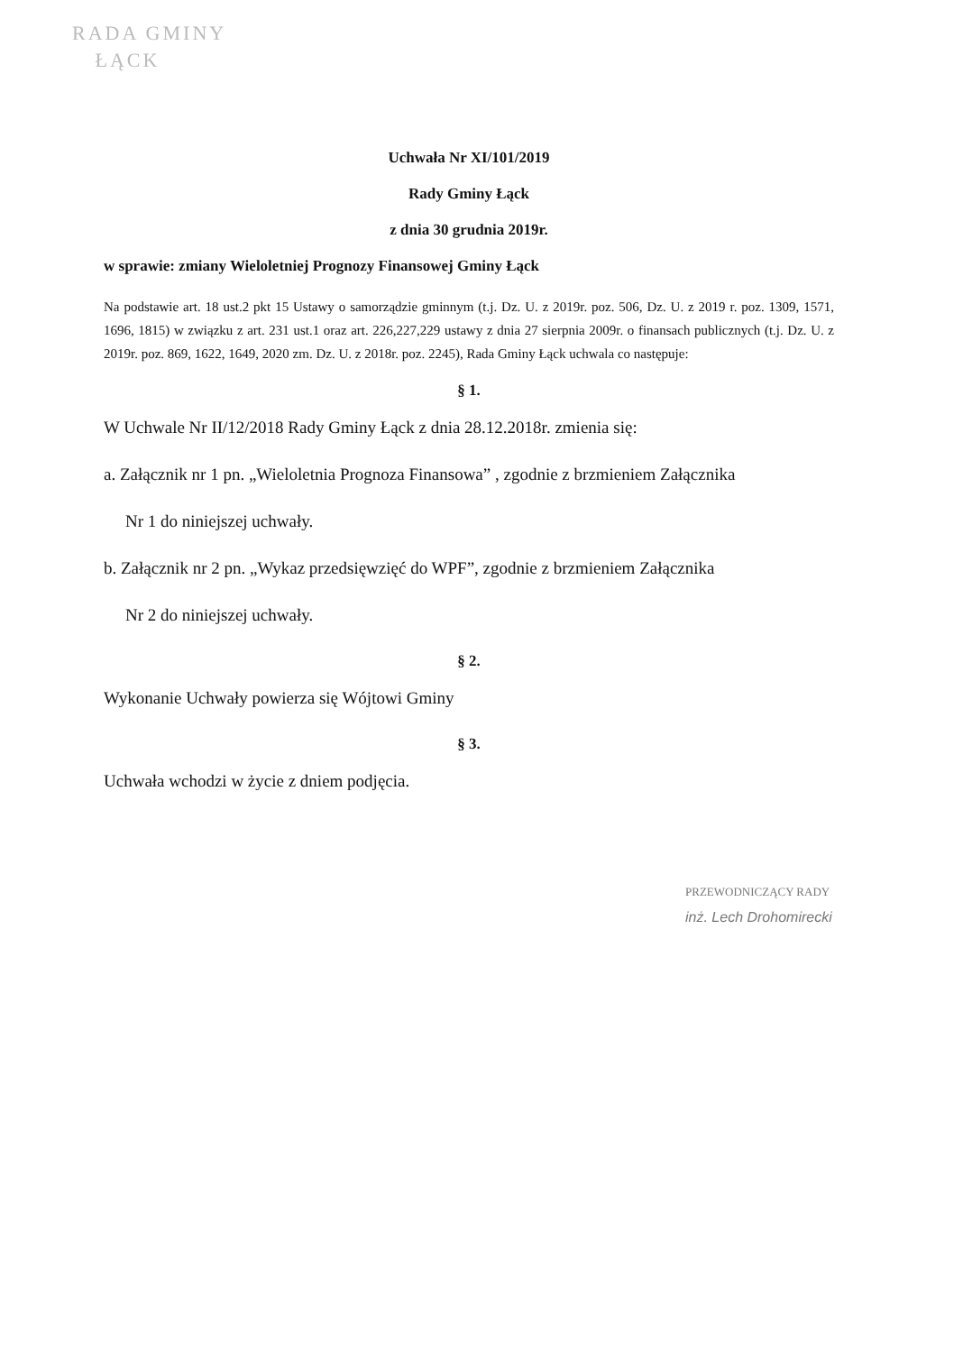RADA GMINY
ŁĄCK
Uchwała Nr XI/101/2019
Rady Gminy Łąck
z dnia 30 grudnia 2019r.
w sprawie: zmiany Wieloletniej Prognozy Finansowej Gminy Łąck
Na podstawie art. 18 ust.2 pkt 15 Ustawy o samorządzie gminnym (t.j. Dz. U. z 2019r. poz. 506, Dz. U. z 2019 r. poz. 1309, 1571, 1696, 1815) w związku z art. 231 ust.1 oraz art. 226,227,229 ustawy z dnia 27 sierpnia 2009r. o finansach publicznych (t.j. Dz. U. z 2019r. poz. 869, 1622, 1649, 2020 zm. Dz. U. z 2018r. poz. 2245), Rada Gminy Łąck uchwala co następuje:
§ 1.
W Uchwale Nr II/12/2018 Rady Gminy Łąck z dnia 28.12.2018r. zmienia się:
a. Załącznik nr 1 pn. „Wieloletnia Prognoza Finansowa” , zgodnie z brzmieniem Załącznika
Nr 1 do niniejszej uchwały.
b. Załącznik nr 2 pn. „Wykaz przedsięwzięć do WPF”, zgodnie z brzmieniem Załącznika
Nr 2 do niniejszej uchwały.
§ 2.
Wykonanie Uchwały powierza się Wójtowi Gminy
§ 3.
Uchwała wchodzi w życie z dniem podjęcia.
PRZEWODNICZĄCY RADY
inż. Lech Drohomirecki